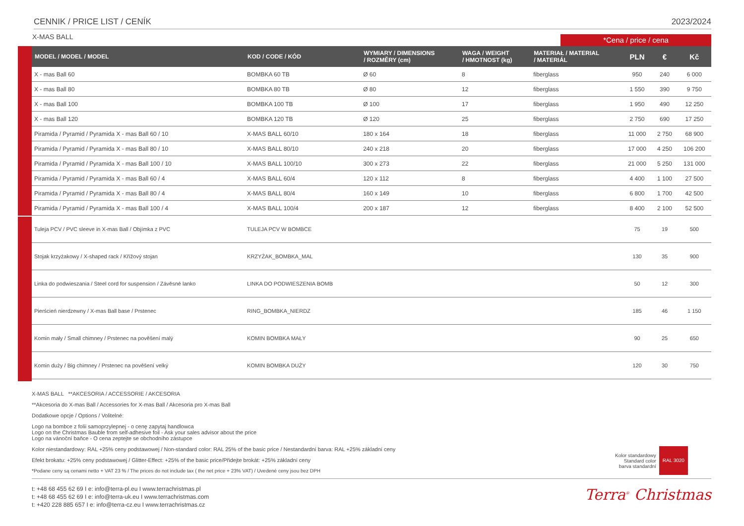CENNIK / PRICE LIST / CENÍK 2023/2024
X-MAS BALL *Cena / price / cena
| MODEL / MODEL / MODEL | KOD / CODE / KÓD | WYMIARY / DIMENSIONS / ROZMĚRY (cm) | WAGA / WEIGHT / HMOTNOST (kg) | MATERIAŁ / MATERIAL / MATERIÁL | PLN | € | Kč |
| --- | --- | --- | --- | --- | --- | --- | --- |
| X - mas Ball 60 | BOMBKA 60 TB | Ø 60 | 8 | fiberglass | 950 | 240 | 6 000 |
| X - mas Ball 80 | BOMBKA 80 TB | Ø 80 | 12 | fiberglass | 1 550 | 390 | 9 750 |
| X - mas Ball 100 | BOMBKA 100 TB | Ø 100 | 17 | fiberglass | 1 950 | 490 | 12 250 |
| X - mas Ball 120 | BOMBKA 120 TB | Ø 120 | 25 | fiberglass | 2 750 | 690 | 17 250 |
| Piramida / Pyramid / Pyramida X - mas Ball 60 / 10 | X-MAS BALL 60/10 | 180 x 164 | 18 | fiberglass | 11 000 | 2 750 | 68 900 |
| Piramida / Pyramid / Pyramida X - mas Ball 80 / 10 | X-MAS BALL 80/10 | 240 x 218 | 20 | fiberglass | 17 000 | 4 250 | 106 200 |
| Piramida / Pyramid / Pyramida X - mas Ball 100 / 10 | X-MAS BALL 100/10 | 300 x 273 | 22 | fiberglass | 21 000 | 5 250 | 131 000 |
| Piramida / Pyramid / Pyramida X - mas Ball 60 / 4 | X-MAS BALL 60/4 | 120 x 112 | 8 | fiberglass | 4 400 | 1 100 | 27 500 |
| Piramida / Pyramid / Pyramida X - mas Ball 80 / 4 | X-MAS BALL 80/4 | 160 x 149 | 10 | fiberglass | 6 800 | 1 700 | 42 500 |
| Piramida / Pyramid / Pyramida X - mas Ball 100 / 4 | X-MAS BALL 100/4 | 200 x 187 | 12 | fiberglass | 8 400 | 2 100 | 52 500 |
| Tuleja PCV / PVC sleeve in X-mas Ball / Objímka z PVC | TULEJA PCV W BOMBCE | | | | 75 | 19 | 500 |
| Stojak krzyżakowy / X-shaped rack / Křížový stojan | KRZYŻAK_BOMBKA_MAL | | | | 130 | 35 | 900 |
| Linka do podwieszania / Steel cord for suspension / Závěsné lanko | LINKA DO PODWIESZENIA BOMB | | | | 50 | 12 | 300 |
| Pierścień nierdzewny / X-mas Ball base / Prstenec | RING_BOMBKA_NIERDZ | | | | 185 | 46 | 1 150 |
| Komin mały / Small chimney / Prstenec na pověšení malý | KOMIN BOMBKA MAŁY | | | | 90 | 25 | 650 |
| Komin duży / Big chimney / Prstenec na pověšení velký | KOMIN BOMBKA DUŻY | | | | 120 | 30 | 750 |
X-MAS BALL **AKCESORIA / ACCESSORIE / AKCESORIA
**Akcesoria do X-mas Ball / Accessories for X-mas Ball / Akcesoria pro X-mas Ball
Dodatkowe opcje / Options / Volitelné:
Logo na bombce z folii samoprzylepnej - o cenę zapytaj handlowca
Logo on the Christmas Bauble from self-adhesive foil - Ask your sales advisor about the price
Logo na vánoční baňce - O cena zeptejte se obchodního zástupce
Kolor niestandardowy: RAL +25% ceny podstawowej / Non-standard color: RAL 25% of the basic price / Nestandardní barva: RAL +25% základní ceny
Efekt brokatu: +25% ceny podstawowej / Glitter-Effect: +25% of the basic price/Přidejte brokát: +25% základní ceny
*Podane ceny są cenami netto + VAT 23 % / The prices do not include tax ( the net price + 23% VAT) / Uvedené ceny jsou bez DPH
Kolor standardowy
Standard color
barva standardní
RAL 3020
t: +48 68 455 62 69 I e: info@terra-pl.eu I www.terrachristmas.pl
t: +48 68 455 62 69 I e: info@terra-uk.eu I www.terrachristmas.com
t: +420 228 885 657 I e: info@terra-cz.eu I www.terrachristmas.cz
Terra<sup>®</sup> Christmas